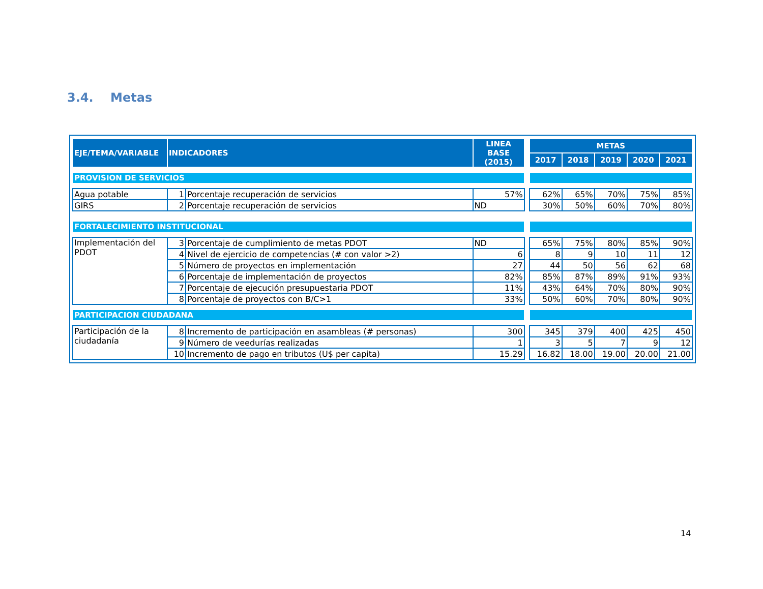3.4. Metas
| EJE/TEMA/VARIABLE | INDICADORES | | LINEA BASE (2015) | | METAS | | | | |
| | | | | | 2017 | 2018 | 2019 | 2020 | 2021 |
| PROVISION DE SERVICIOS | | | | | | | | | |
| Agua potable | 1 | Porcentaje recuperación de servicios | 57% | | 62% | 65% | 70% | 75% | 85% |
| GIRS | 2 | Porcentaje recuperación de servicios | ND | | 30% | 50% | 60% | 70% | 80% |
| FORTALECIMIENTO INSTITUCIONAL | | | | | | | | | |
| Implementación del PDOT | 3 | Porcentaje de cumplimiento de metas PDOT | ND | | 65% | 75% | 80% | 85% | 90% |
| | 4 | Nivel de ejercicio de competencias (# con valor >2) | 6 | | 8 | 9 | 10 | 11 | 12 |
| | 5 | Número de proyectos en implementación | 27 | | 44 | 50 | 56 | 62 | 68 |
| | 6 | Porcentaje de implementación de proyectos | 82% | | 85% | 87% | 89% | 91% | 93% |
| | 7 | Porcentaje de ejecución presupuestaria PDOT | 11% | | 43% | 64% | 70% | 80% | 90% |
| | 8 | Porcentaje de proyectos con B/C>1 | 33% | | 50% | 60% | 70% | 80% | 90% |
| PARTICIPACION CIUDADANA | | | | | | | | | |
| Participación de la ciudadanía | 8 | Incremento de participación en asambleas (# personas) | 300 | | 345 | 379 | 400 | 425 | 450 |
| | 9 | Número de veedurías realizadas | 1 | | 3 | 5 | 7 | 9 | 12 |
| | 10 | Incremento de pago en tributos (U$ per capita) | 15.29 | | 16.82 | 18.00 | 19.00 | 20.00 | 21.00 |
14